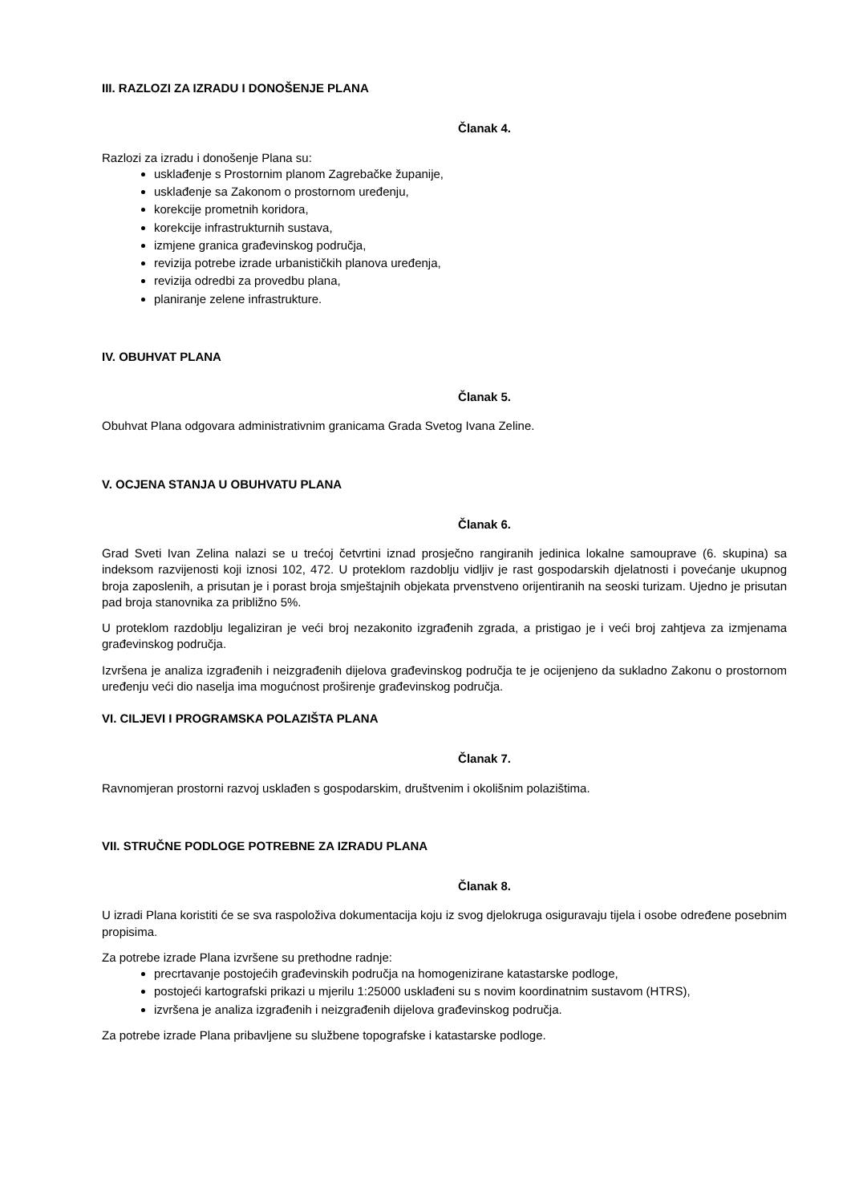III. RAZLOZI ZA IZRADU I DONOŠENJE PLANA
Članak 4.
Razlozi za izradu i donošenje Plana su:
usklađenje s Prostornim planom Zagrebačke županije,
usklađenje sa Zakonom o prostornom uređenju,
korekcije prometnih koridora,
korekcije infrastrukturnih sustava,
izmjene granica građevinskog područja,
revizija potrebe izrade urbanističkih planova uređenja,
revizija odredbi za provedbu plana,
planiranje zelene infrastrukture.
IV. OBUHVAT PLANA
Članak 5.
Obuhvat Plana odgovara administrativnim granicama Grada Svetog Ivana Zeline.
V. OCJENA STANJA U OBUHVATU PLANA
Članak 6.
Grad Sveti Ivan Zelina nalazi se u trećoj četvrtini iznad prosječno rangiranih jedinica lokalne samouprave (6. skupina) sa indeksom razvijenosti koji iznosi 102, 472. U proteklom razdoblju vidljiv je rast gospodarskih djelatnosti i povećanje ukupnog broja zaposlenih, a prisutan je i porast broja smještajnih objekata prvenstveno orijentiranih na seoski turizam. Ujedno je prisutan pad broja stanovnika za približno 5%.
U proteklom razdoblju legaliziran je veći broj nezakonito izgrađenih zgrada, a pristigao je i veći broj zahtjeva za izmjenama građevinskog područja.
Izvršena je analiza izgrađenih i neizgrađenih dijelova građevinskog područja te je ocijenjeno da sukladno Zakonu o prostornom uređenju veći dio naselja ima mogućnost proširenje građevinskog područja.
VI. CILJEVI I PROGRAMSKA POLAZIŠTA PLANA
Članak 7.
Ravnomjeran prostorni razvoj usklađen s gospodarskim, društvenim i okolišnim polazištima.
VII. STRUČNE PODLOGE POTREBNE ZA IZRADU PLANA
Članak 8.
U izradi Plana koristiti će se sva raspoloživa dokumentacija koju iz svog djelokruga osiguravaju tijela i osobe određene posebnim propisima.
Za potrebe izrade Plana izvršene su prethodne radnje:
precrtavanje postojećih građevinskih područja na homogenizirane katastarske podloge,
postojeći kartografski prikazi u mjerilu 1:25000 usklađeni su s novim koordinatnim sustavom (HTRS),
izvršena je analiza izgrađenih i neizgrađenih dijelova građevinskog područja.
Za potrebe izrade Plana pribavljene su službene topografske i katastarske podloge.